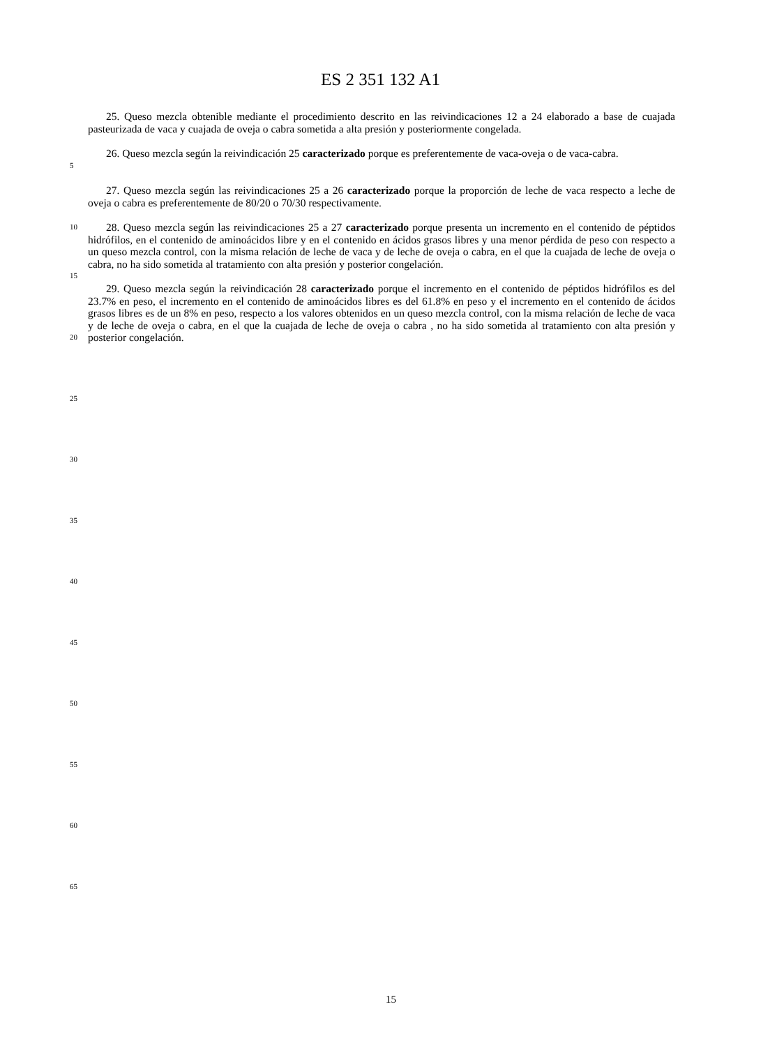ES 2 351 132 A1
25. Queso mezcla obtenible mediante el procedimiento descrito en las reivindicaciones 12 a 24 elaborado a base de cuajada pasteurizada de vaca y cuajada de oveja o cabra sometida a alta presión y posteriormente congelada.
5
26. Queso mezcla según la reivindicación 25 caracterizado porque es preferentemente de vaca-oveja o de vaca-cabra.
27. Queso mezcla según las reivindicaciones 25 a 26 caracterizado porque la proporción de leche de vaca respecto a leche de oveja o cabra es preferentemente de 80/20 o 70/30 respectivamente.
10
28. Queso mezcla según las reivindicaciones 25 a 27 caracterizado porque presenta un incremento en el contenido de péptidos hidrófilos, en el contenido de aminoácidos libre y en el contenido en ácidos grasos libres y una menor pérdida de peso con respecto a un queso mezcla control, con la misma relación de leche de vaca y de leche de oveja o cabra, en el que la cuajada de leche de oveja o cabra, no ha sido sometida al tratamiento con alta presión y posterior congelación.
15
20
29. Queso mezcla según la reivindicación 28 caracterizado porque el incremento en el contenido de péptidos hidrófilos es del 23.7% en peso, el incremento en el contenido de aminoácidos libres es del 61.8% en peso y el incremento en el contenido de ácidos grasos libres es de un 8% en peso, respecto a los valores obtenidos en un queso mezcla control, con la misma relación de leche de vaca y de leche de oveja o cabra, en el que la cuajada de leche de oveja o cabra , no ha sido sometida al tratamiento con alta presión y posterior congelación.
25
30
35
40
45
50
55
60
65
15